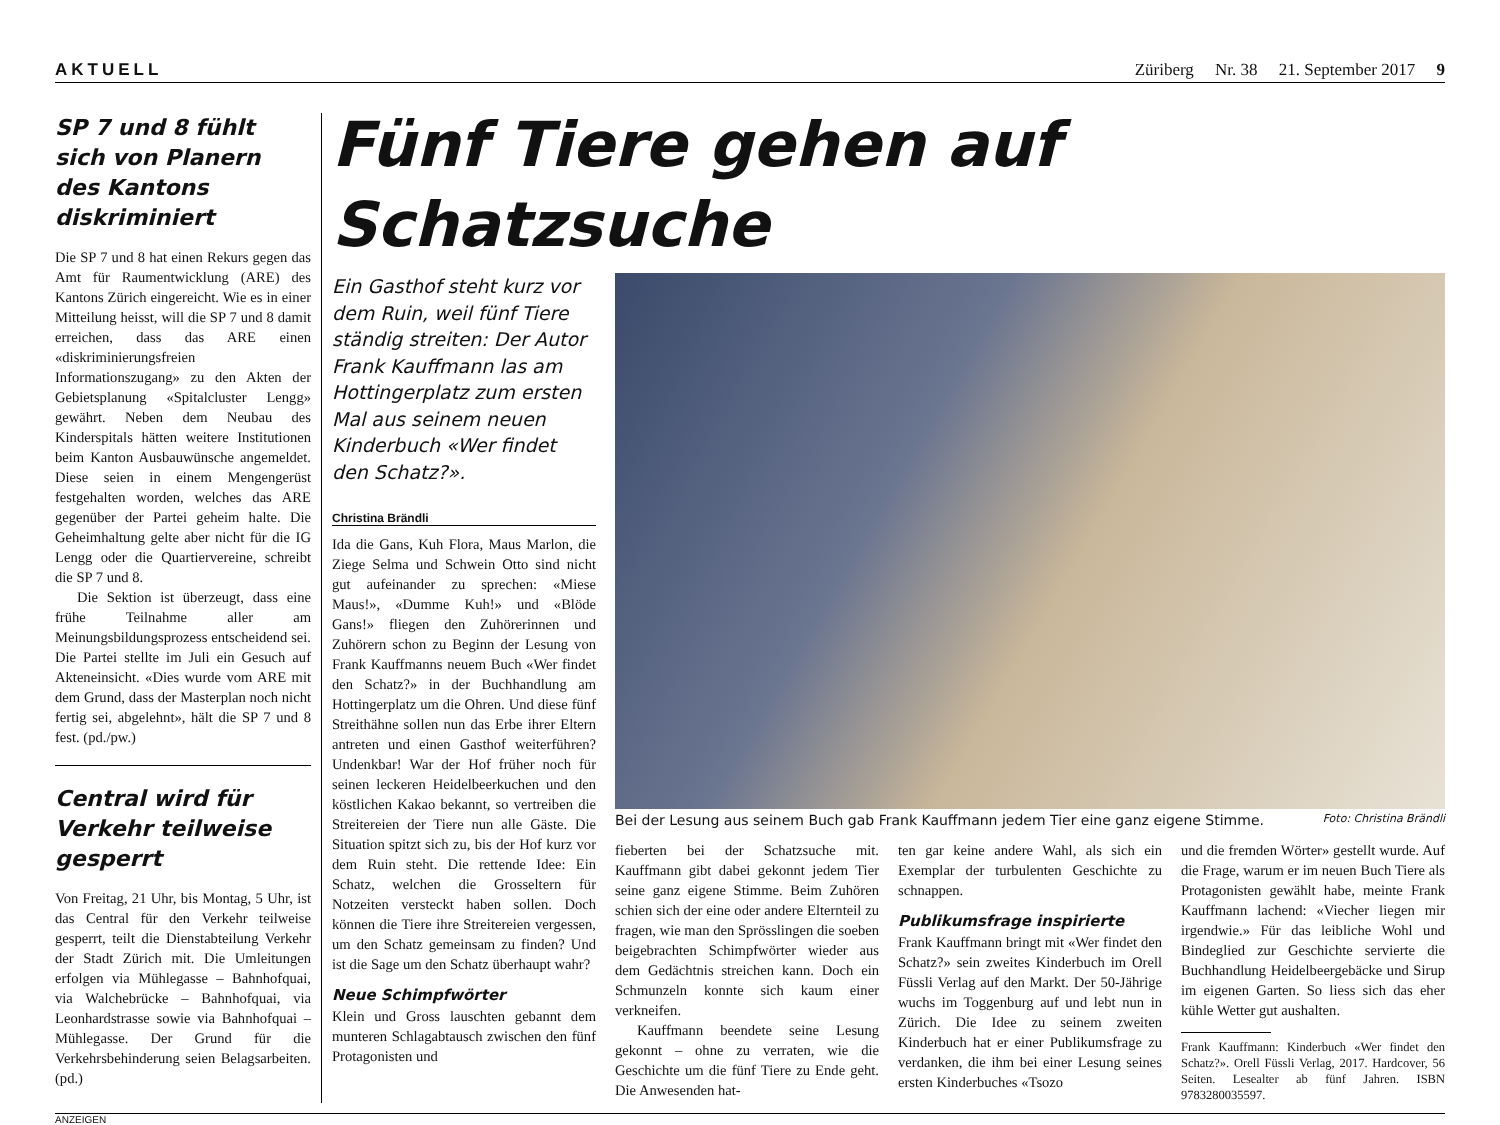AKTUELL Züriberg Nr. 38 21. September 2017 9
SP 7 und 8 fühlt sich von Planern des Kantons diskriminiert
Die SP 7 und 8 hat einen Rekurs gegen das Amt für Raumentwicklung (ARE) des Kantons Zürich eingereicht. Wie es in einer Mitteilung heisst, will die SP 7 und 8 damit erreichen, dass das ARE einen «diskriminierungsfreien Informationszugang» zu den Akten der Gebietsplanung «Spitalcluster Lengg» gewährt. Neben dem Neubau des Kinderspitals hätten weitere Institutionen beim Kanton Ausbauwünsche angemeldet. Diese seien in einem Mengengerüst festgehalten worden, welches das ARE gegenüber der Partei geheim halte. Die Geheimhaltung gelte aber nicht für die IG Lengg oder die Quartiervereine, schreibt die SP 7 und 8.
Die Sektion ist überzeugt, dass eine frühe Teilnahme aller am Meinungsbildungsprozess entscheidend sei. Die Partei stellte im Juli ein Gesuch auf Akteneinsicht. «Dies wurde vom ARE mit dem Grund, dass der Masterplan noch nicht fertig sei, abgelehnt», hält die SP 7 und 8 fest. (pd./pw.)
Central wird für Verkehr teilweise gesperrt
Von Freitag, 21 Uhr, bis Montag, 5 Uhr, ist das Central für den Verkehr teilweise gesperrt, teilt die Dienstabteilung Verkehr der Stadt Zürich mit. Die Umleitungen erfolgen via Mühlegasse – Bahnhofquai, via Walchebrücke – Bahnhofquai, via Leonhardstrasse sowie via Bahnhofquai – Mühlegasse. Der Grund für die Verkehrsbehinderung seien Belagsarbeiten. (pd.)
Fünf Tiere gehen auf Schatzsuche
Ein Gasthof steht kurz vor dem Ruin, weil fünf Tiere ständig streiten: Der Autor Frank Kauffmann las am Hottingerplatz zum ersten Mal aus seinem neuen Kinderbuch «Wer findet den Schatz?».
Christina Brändli
Ida die Gans, Kuh Flora, Maus Marlon, die Ziege Selma und Schwein Otto sind nicht gut aufeinander zu sprechen: «Miese Maus!», «Dumme Kuh!» und «Blöde Gans!» fliegen den Zuhörerinnen und Zuhörern schon zu Beginn der Lesung von Frank Kauffmanns neuem Buch «Wer findet den Schatz?» in der Buchhandlung am Hottingerplatz um die Ohren. Und diese fünf Streithähne sollen nun das Erbe ihrer Eltern antreten und einen Gasthof weiterführen? Undenkbar! War der Hof früher noch für seinen leckeren Heidelbeerkuchen und den köstlichen Kakao bekannt, so vertreiben die Streitereien der Tiere nun alle Gäste. Die Situation spitzt sich zu, bis der Hof kurz vor dem Ruin steht. Die rettende Idee: Ein Schatz, welchen die Grosseltern für Notzeiten versteckt haben sollen. Doch können die Tiere ihre Streitereien vergessen, um den Schatz gemeinsam zu finden? Und ist die Sage um den Schatz überhaupt wahr?
Neue Schimpfwörter
Klein und Gross lauschten gebannt dem munteren Schlagabtausch zwischen den fünf Protagonisten und
Bei der Lesung aus seinem Buch gab Frank Kauffmann jedem Tier eine ganz eigene Stimme. Foto: Christina Brändli
fieberten bei der Schatzsuche mit. Kauffmann gibt dabei gekonnt jedem Tier seine ganz eigene Stimme. Beim Zuhören schien sich der eine oder andere Elternteil zu fragen, wie man den Sprösslingen die soeben beigebrachten Schimpfwörter wieder aus dem Gedächtnis streichen kann. Doch ein Schmunzeln konnte sich kaum einer verkneifen.
Kauffmann beendete seine Lesung gekonnt – ohne zu verraten, wie die Geschichte um die fünf Tiere zu Ende geht. Die Anwesenden hat-
ten gar keine andere Wahl, als sich ein Exemplar der turbulenten Geschichte zu schnappen.
Publikumsfrage inspirierte
Frank Kauffmann bringt mit «Wer findet den Schatz?» sein zweites Kinderbuch im Orell Füssli Verlag auf den Markt. Der 50-Jährige wuchs im Toggenburg auf und lebt nun in Zürich. Die Idee zu seinem zweiten Kinderbuch hat er einer Publikumsfrage zu verdanken, die ihm bei einer Lesung seines ersten Kinderbuches «Tsozo
und die fremden Wörter» gestellt wurde. Auf die Frage, warum er im neuen Buch Tiere als Protagonisten gewählt habe, meinte Frank Kauffmann lachend: «Viecher liegen mir irgendwie.» Für das leibliche Wohl und Bindeglied zur Geschichte servierte die Buchhandlung Heidelbeergebäcke und Sirup im eigenen Garten. So liess sich das eher kühle Wetter gut aushalten.
Frank Kauffmann: Kinderbuch «Wer findet den Schatz?». Orell Füssli Verlag, 2017. Hardcover, 56 Seiten. Lesealter ab fünf Jahren. ISBN 9783280035597.
ANZEIGEN